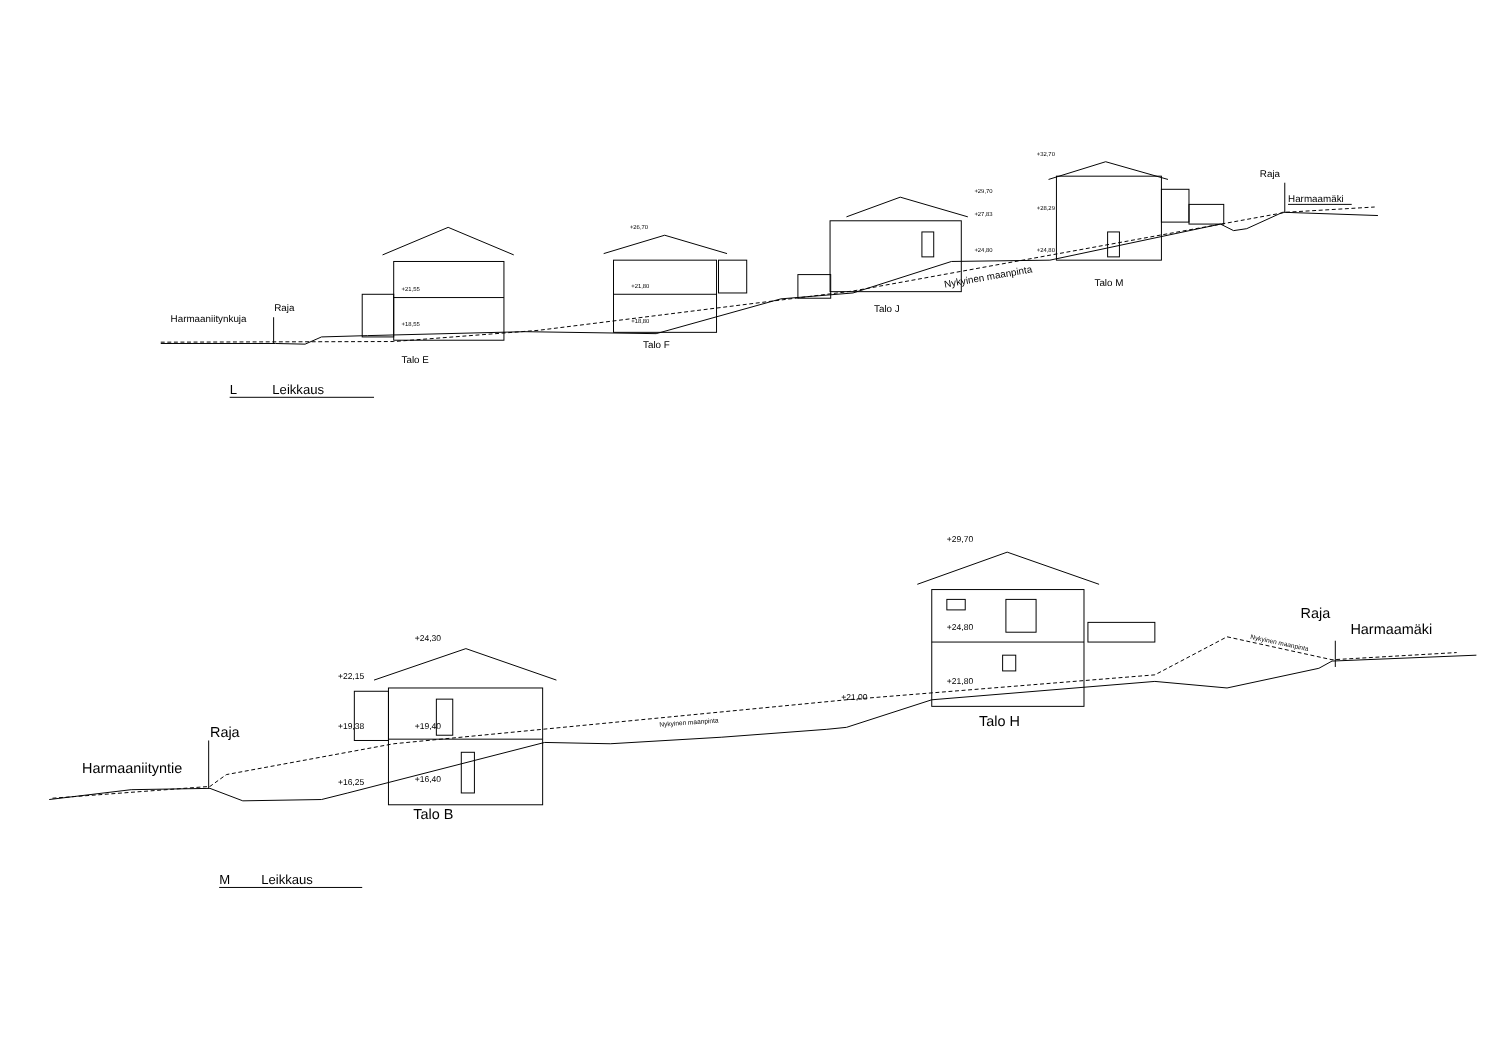Harmaaniitynkuja
Raja
+21,55
+18,55
Talo E
+26,70
+21,80
+18,80
Talo F
+29,70
+27,83
+24,80
Nykyinen maanpinta
Talo J
+32,70
+28,29
+24,80
Talo M
Raja
Harmaamäki
L
Leikkaus
+29,70
+24,80
+21,80
Talo H
+21,00
Raja
Harmaamäki
Nykyinen maanpinta
+24,30
+22,15
+19,38
+19,40
+16,25
+16,40
Nykyinen maanpinta
Raja
Harmaaniityntie
Talo B
M
Leikkaus